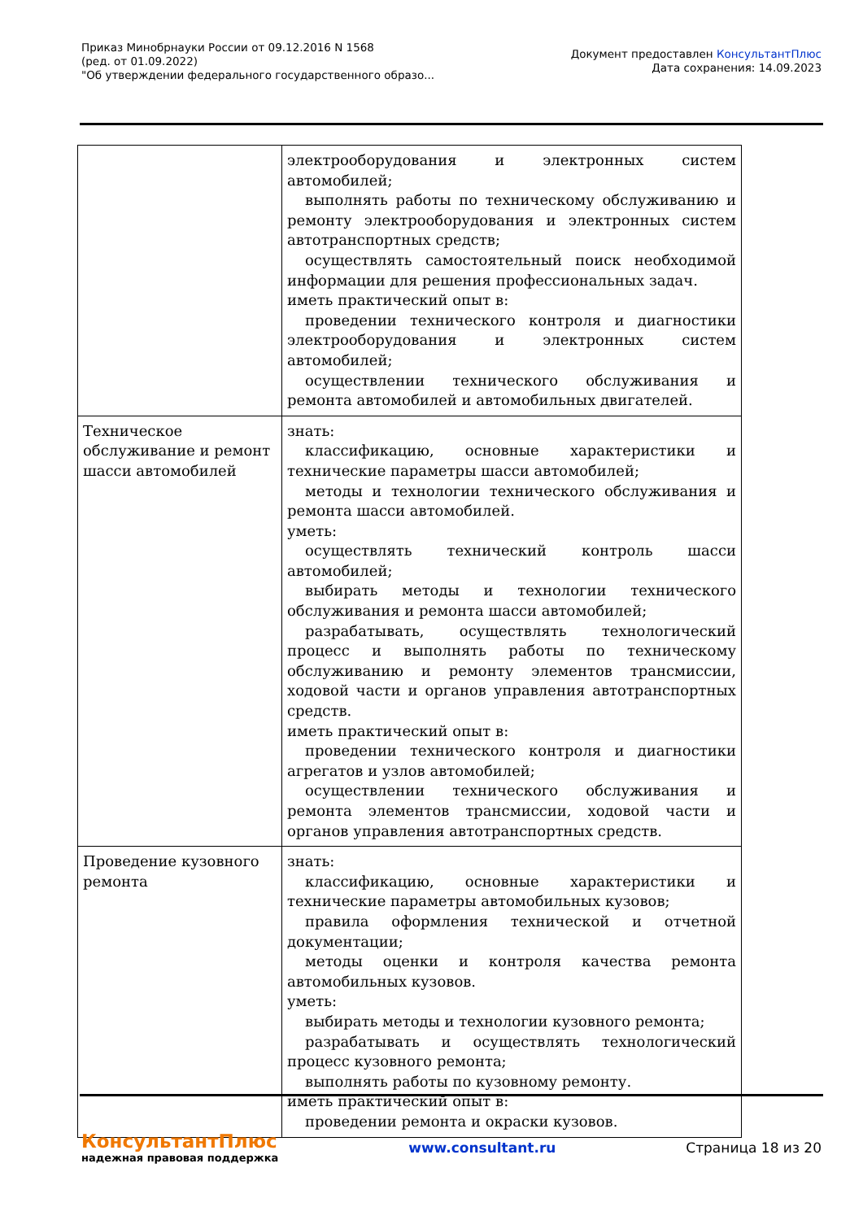Приказ Минобрнауки России от 09.12.2016 N 1568
(ред. от 01.09.2022)
"Об утверждении федерального государственного образо...
Документ предоставлен КонсультантПлюс
Дата сохранения: 14.09.2023
| | электрооборудования и электронных систем автомобилей; выполнять работы по техническому обслуживанию и ремонту электрооборудования и электронных систем автотранспортных средств; осуществлять самостоятельный поиск необходимой информации для решения профессиональных задач. иметь практический опыт в: проведении технического контроля и диагностики электрооборудования и электронных систем автомобилей; осуществлении технического обслуживания и ремонта автомобилей и автомобильных двигателей. |
| Техническое обслуживание и ремонт шасси автомобилей | знать: классификацию, основные характеристики и технические параметры шасси автомобилей; методы и технологии технического обслуживания и ремонта шасси автомобилей. уметь: осуществлять технический контроль шасси автомобилей; выбирать методы и технологии технического обслуживания и ремонта шасси автомобилей; разрабатывать, осуществлять технологический процесс и выполнять работы по техническому обслуживанию и ремонту элементов трансмиссии, ходовой части и органов управления автотранспортных средств. иметь практический опыт в: проведении технического контроля и диагностики агрегатов и узлов автомобилей; осуществлении технического обслуживания и ремонта элементов трансмиссии, ходовой части и органов управления автотранспортных средств. |
| Проведение кузовного ремонта | знать: классификацию, основные характеристики и технические параметры автомобильных кузовов; правила оформления технической и отчетной документации; методы оценки и контроля качества ремонта автомобильных кузовов. уметь: выбирать методы и технологии кузовного ремонта; разрабатывать и осуществлять технологический процесс кузовного ремонта; выполнять работы по кузовному ремонту. иметь практический опыт в: проведении ремонта и окраски кузовов. |
КонсультантПлюс
надежная правовая поддержка
www.consultant.ru Страница 18 из 20